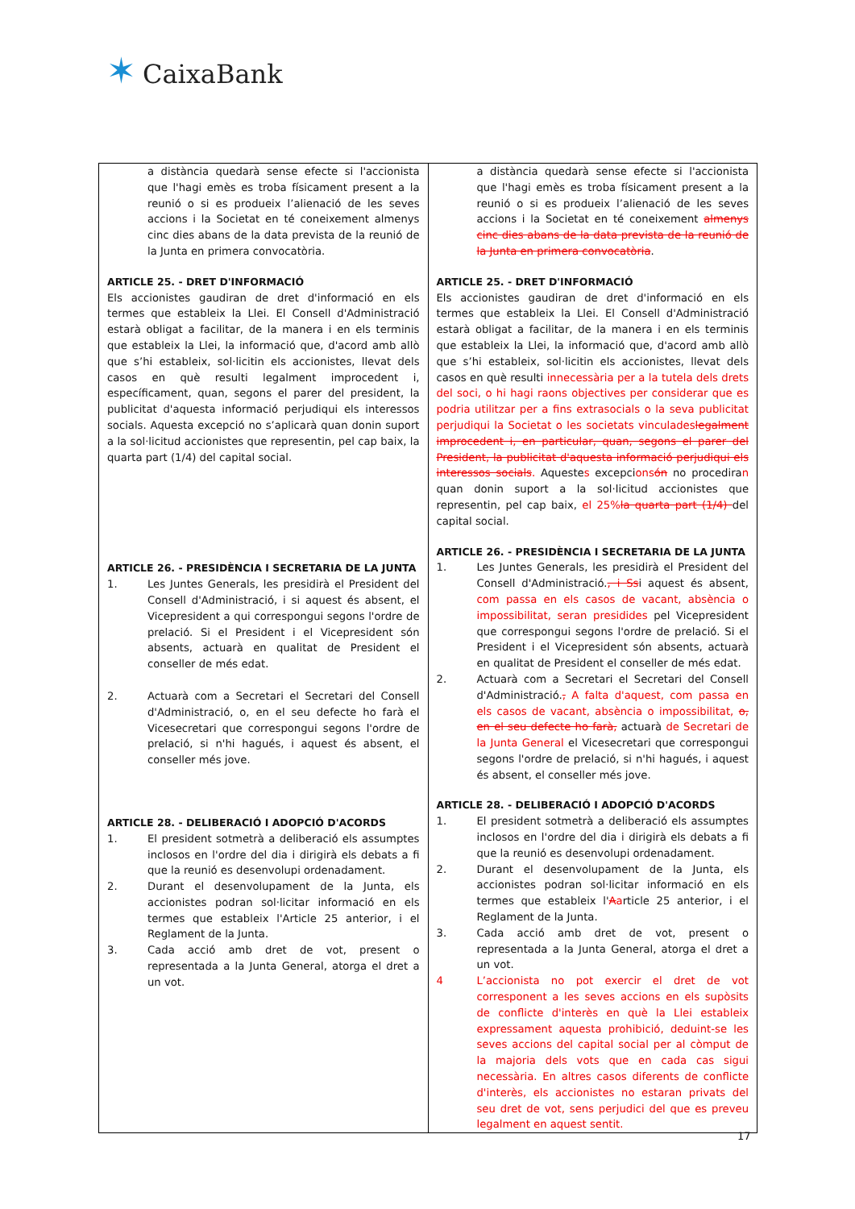✶ CaixaBank
| a distància quedarà sense efecte si l'accionista que l'hagi emès es troba físicament present a la reunió o si es produeix l’alienació de les seves accions i la Societat en té coneixement almenys cinc dies abans de la data prevista de la reunió de la Junta en primera convocatòria. ARTICLE 25. - DRET D'INFORMACIÓ Els accionistes gaudiran de dret d'informació en els termes que estableix la Llei. El Consell d'Administració estarà obligat a facilitar, de la manera i en els terminis que estableix la Llei, la informació que, d'acord amb allò que s’hi estableix, sol·licitin els accionistes, llevat dels casos en què resulti legalment improcedent i, específicament, quan, segons el parer del president, la publicitat d'aquesta informació perjudiqui els interessos socials. Aquesta excepció no s’aplicarà quan donin suport a la sol·licitud accionistes que representin, pel cap baix, la quarta part (1/4) del capital social. ARTICLE 26. - PRESIDÈNCIA I SECRETARIA DE LA JUNTA 1. Les Juntes Generals, les presidirà el President del Consell d'Administració, i si aquest és absent, el Vicepresident a qui correspongui segons l'ordre de prelació. Si el President i el Vicepresident són absents, actuarà en qualitat de President el conseller de més edat. 2. Actuarà com a Secretari el Secretari del Consell d'Administració, o, en el seu defecte ho farà el Vicesecretari que correspongui segons l'ordre de prelació, si n'hi hagués, i aquest és absent, el conseller més jove. ARTICLE 28. - DELIBERACIÓ I ADOPCIÓ D'ACORDS 1. El president sotmetrà a deliberació els assumptes inclosos en l'ordre del dia i dirigirà els debats a fi que la reunió es desenvolupi ordenadament. 2. Durant el desenvolupament de la Junta, els accionistes podran sol·licitar informació en els termes que estableix l'Article 25 anterior, i el Reglament de la Junta. 3. Cada acció amb dret de vot, present o representada a la Junta General, atorga el dret a un vot. | a distància quedarà sense efecte si l'accionista que l'hagi emès es troba físicament present a la reunió o si es produeix l’alienació de les seves accions i la Societat en té coneixement almenys cinc dies abans de la data prevista de la reunió de la Junta en primera convocatòria . ARTICLE 25. - DRET D'INFORMACIÓ Els accionistes gaudiran de dret d'informació en els termes que estableix la Llei. El Consell d'Administració estarà obligat a facilitar, de la manera i en els terminis que estableix la Llei, la informació que, d'acord amb allò que s’hi estableix, sol·licitin els accionistes, llevat dels casos en què resulti innecessària per a la tutela dels drets del soci, o hi hagi raons objectives per considerar que es podria utilitzar per a fins extrasocials o la seva publicitat perjudiqui la Societat o les societats vinculades legalment improcedent i, en particular, quan, segons el parer del President, la publicitat d'aquesta informació perjudiqui els interessos socials . Aqueste s excepci ons ón no procedira n quan donin suport a la sol·licitud accionistes que representin, pel cap baix, el 25% la quarta part (1/4) del capital social. ARTICLE 26. - PRESIDÈNCIA I SECRETARIA DE LA JUNTA 1. Les Juntes Generals, les presidirà el President del Consell d'Administració. , i S s i aquest és absent, com passa en els casos de vacant, absència o impossibilitat, seran presidides pel Vicepresident que correspongui segons l'ordre de prelació. Si el President i el Vicepresident són absents, actuarà en qualitat de President el conseller de més edat. 2. Actuarà com a Secretari el Secretari del Consell d'Administració. , A falta d'aquest, com passa en els casos de vacant, absència o impossibilitat, o, en el seu defecte ho farà, actuarà de Secretari de la Junta General el Vicesecretari que correspongui segons l'ordre de prelació, si n'hi hagués, i aquest és absent, el conseller més jove. ARTICLE 28. - DELIBERACIÓ I ADOPCIÓ D'ACORDS 1. El president sotmetrà a deliberació els assumptes inclosos en l'ordre del dia i dirigirà els debats a fi que la reunió es desenvolupi ordenadament. 2. Durant el desenvolupament de la Junta, els accionistes podran sol·licitar informació en els termes que estableix l' A a rticle 25 anterior, i el Reglament de la Junta. 3. Cada acció amb dret de vot, present o representada a la Junta General, atorga el dret a un vot. 4 L’accionista no pot exercir el dret de vot corresponent a les seves accions en els supòsits de conflicte d'interès en què la Llei estableix expressament aquesta prohibició, deduint-se les seves accions del capital social per al còmput de la majoria dels vots que en cada cas sigui necessària. En altres casos diferents de conflicte d'interès, els accionistes no estaran privats del seu dret de vot, sens perjudici del que es preveu legalment en aquest sentit. |
17